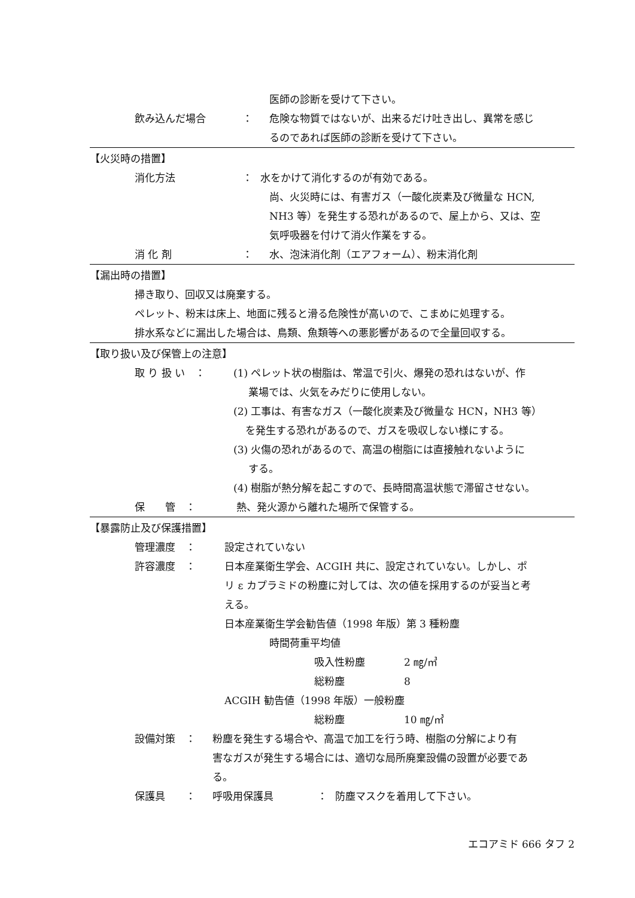医師の診断を受けて下さい。
飲み込んだ場合 ： 危険な物質ではないが、出来るだけ吐き出し、異常を感じ
るのであれば医師の診断を受けて下さい。
【火災時の措置】
消化方法 ： 水をかけて消化するのが有効である。
尚、火災時には、有害ガス（一酸化炭素及び微量な HCN,
NH3 等）を発生する恐れがあるので、屋上から、又は、空
気呼吸器を付けて消火作業をする。
消 化 剤 ： 水、泡沫消化剤（エアフォーム）、粉末消化剤
【漏出時の措置】
掃き取り、回収又は廃棄する。
ペレット、粉末は床上、地面に残ると滑る危険性が高いので、こまめに処理する。
排水系などに漏出した場合は、鳥類、魚類等への悪影響があるので全量回収する。
【取り扱い及び保管上の注意】
取 り 扱 い　： (1) ペレット状の樹脂は、常温で引火、爆発の恐れはないが、作
業場では、火気をみだりに使用しない。
(2) 工事は、有害なガス（一酸化炭素及び微量な HCN，NH3 等）
を発生する恐れがあるので、ガスを吸収しない様にする。
(3) 火傷の恐れがあるので、高温の樹脂には直接触れないように
する。
(4) 樹脂が熱分解を起こすので、長時間高温状態で滞留させない。
保　　管　： 熱、発火源から離れた場所で保管する。
【暴露防止及び保護措置】
管理濃度　： 設定されていない
許容濃度　： 日本産業衛生学会、ACGIH 共に、設定されていない。しかし、ポ
リ ε カプラミドの粉塵に対しては、次の値を採用するのが妥当と考
える。
日本産業衛生学会勧告値（1998 年版）第 3 種粉塵
時間荷重平均値
吸入性粉塵 2 ㎎/㎥
総粉塵 8
ACGIH 勧告値（1998 年版）一般粉塵
総粉塵 10 ㎎/㎥
設備対策　： 粉塵を発生する場合や、高温で加工を行う時、樹脂の分解により有
害なガスが発生する場合には、適切な局所廃棄設備の設置が必要であ
る。
保護具　　： 呼吸用保護具 ： 防塵マスクを着用して下さい。
エコアミド 666 タフ 2